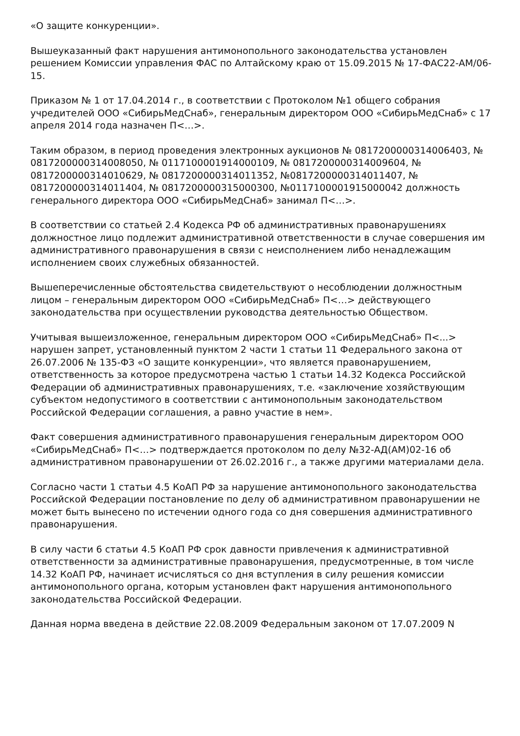«О защите конкуренции».
Вышеуказанный факт нарушения антимонопольного законодательства установлен решением Комиссии управления ФАС по Алтайскому краю от 15.09.2015 № 17-ФАС22-АМ/06-15.
Приказом № 1 от 17.04.2014 г., в соответствии с Протоколом №1 общего собрания учредителей ООО «СибирьМедСнаб», генеральным директором ООО «СибирьМедСнаб» с 17 апреля 2014 года назначен П<…>.
Таким образом, в период проведения электронных аукционов № 0817200000314006403, № 0817200000314008050, № 0117100001914000109, № 0817200000314009604, № 0817200000314010629, № 0817200000314011352, №0817200000314011407, № 0817200000314011404, № 0817200000315000300, №0117100001915000042 должность генерального директора ООО «СибирьМедСнаб» занимал П<…>.
В соответствии со статьей 2.4 Кодекса РФ об административных правонарушениях должностное лицо подлежит административной ответственности в случае совершения им административного правонарушения в связи с неисполнением либо ненадлежащим исполнением своих служебных обязанностей.
Вышеперечисленные обстоятельства свидетельствуют о несоблюдении должностным лицом – генеральным директором ООО «СибирьМедСнаб» П<…> действующего законодательства при осуществлении руководства деятельностью Обществом.
Учитывая вышеизложенное, генеральным директором ООО «СибирьМедСнаб» П<...> нарушен запрет, установленный пунктом 2 части 1 статьи 11 Федерального закона от 26.07.2006 № 135-ФЗ «О защите конкуренции», что является правонарушением, ответственность за которое предусмотрена частью 1 статьи 14.32 Кодекса Российской Федерации об административных правонарушениях, т.е. «заключение хозяйствующим субъектом недопустимого в соответствии с антимонопольным законодательством Российской Федерации соглашения, а равно участие в нем».
Факт совершения административного правонарушения генеральным директором ООО «СибирьМедСнаб» П<…> подтверждается протоколом по делу №32-АД(АМ)02-16 об административном правонарушении от 26.02.2016 г., а также другими материалами дела.
Согласно части 1 статьи 4.5 КоАП РФ за нарушение антимонопольного законодательства Российской Федерации постановление по делу об административном правонарушении не может быть вынесено по истечении одного года со дня совершения административного правонарушения.
В силу части 6 статьи 4.5 КоАП РФ срок давности привлечения к административной ответственности за административные правонарушения, предусмотренные, в том числе 14.32 КоАП РФ, начинает исчисляться со дня вступления в силу решения комиссии антимонопольного органа, которым установлен факт нарушения антимонопольного законодательства Российской Федерации.
Данная норма введена в действие 22.08.2009 Федеральным законом от 17.07.2009 N